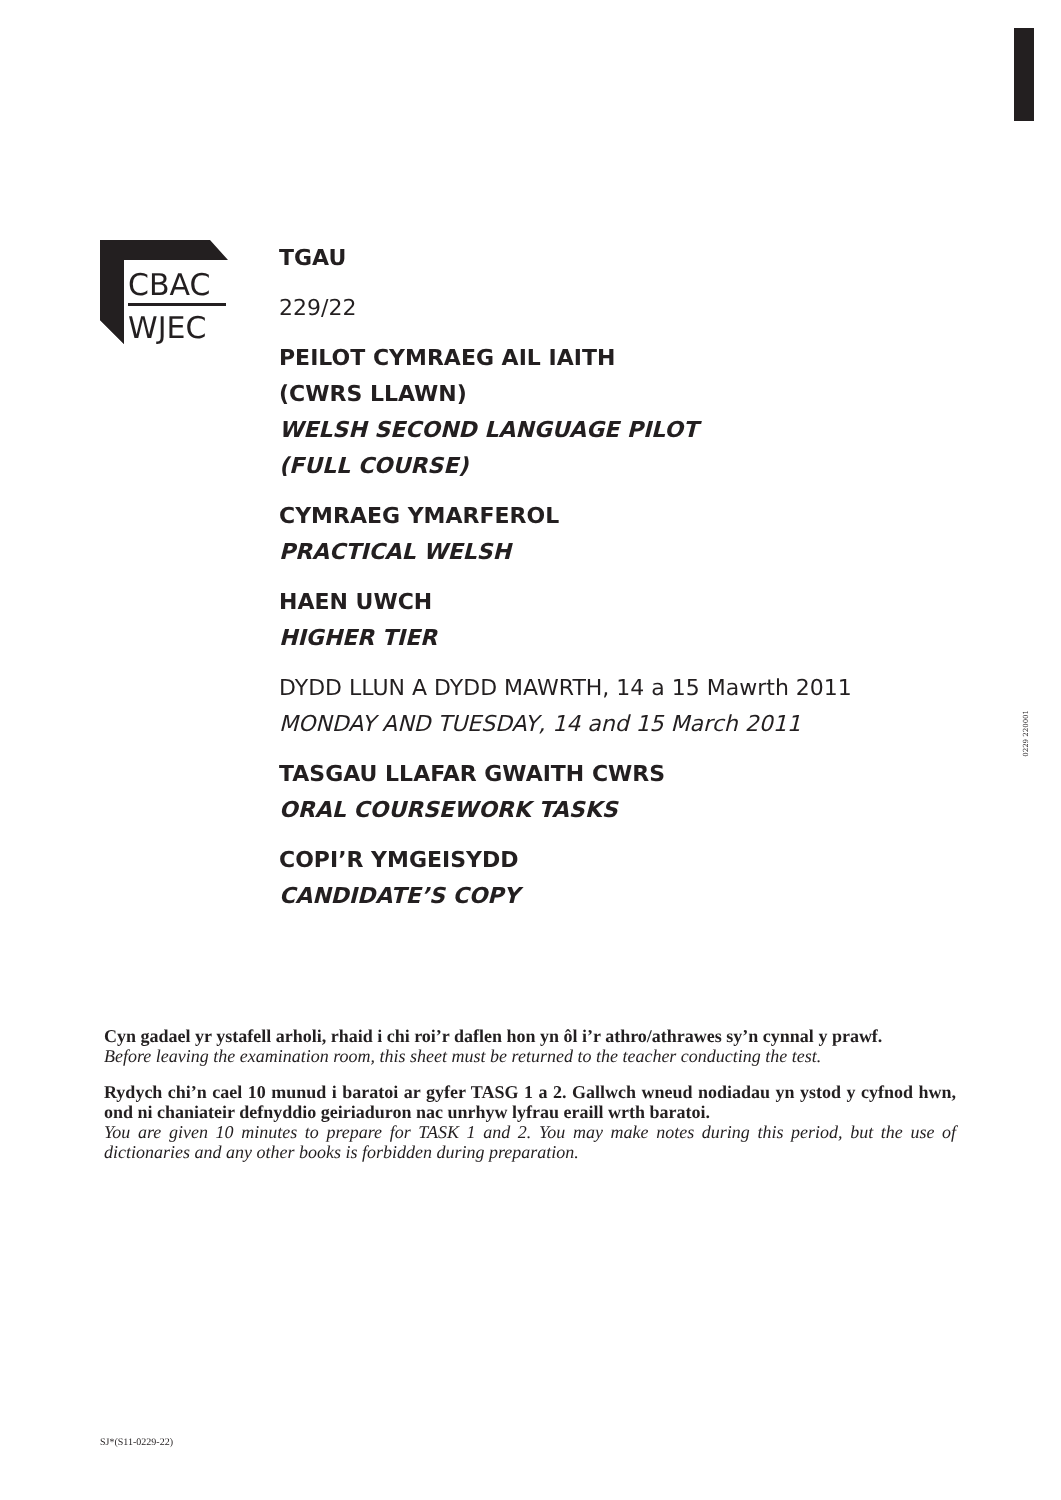CBAC
WJEC
TGAU
229/22
PEILOT CYMRAEG AIL IAITH
(CWRS LLAWN)
WELSH SECOND LANGUAGE PILOT
(FULL COURSE)
CYMRAEG YMARFEROL
PRACTICAL WELSH
HAEN UWCH
HIGHER TIER
DYDD LLUN A DYDD MAWRTH, 14 a 15 Mawrth 2011
MONDAY AND TUESDAY, 14 and 15 March 2011
TASGAU LLAFAR GWAITH CWRS
ORAL COURSEWORK TASKS
COPI’R YMGEISYDD
CANDIDATE’S COPY
0229 220001
Cyn gadael yr ystafell arholi, rhaid i chi roi’r daflen hon yn ôl i’r athro/athrawes sy’n cynnal y prawf.
Before leaving the examination room, this sheet must be returned to the teacher conducting the test.
Rydych chi’n cael 10 munud i baratoi ar gyfer TASG 1 a 2. Gallwch wneud nodiadau yn ystod y cyfnod hwn, ond ni chaniateir defnyddio geiriaduron nac unrhyw lyfrau eraill wrth baratoi.
You are given 10 minutes to prepare for TASK 1 and 2. You may make notes during this period, but the use of dictionaries and any other books is forbidden during preparation.
SJ*(S11-0229-22)